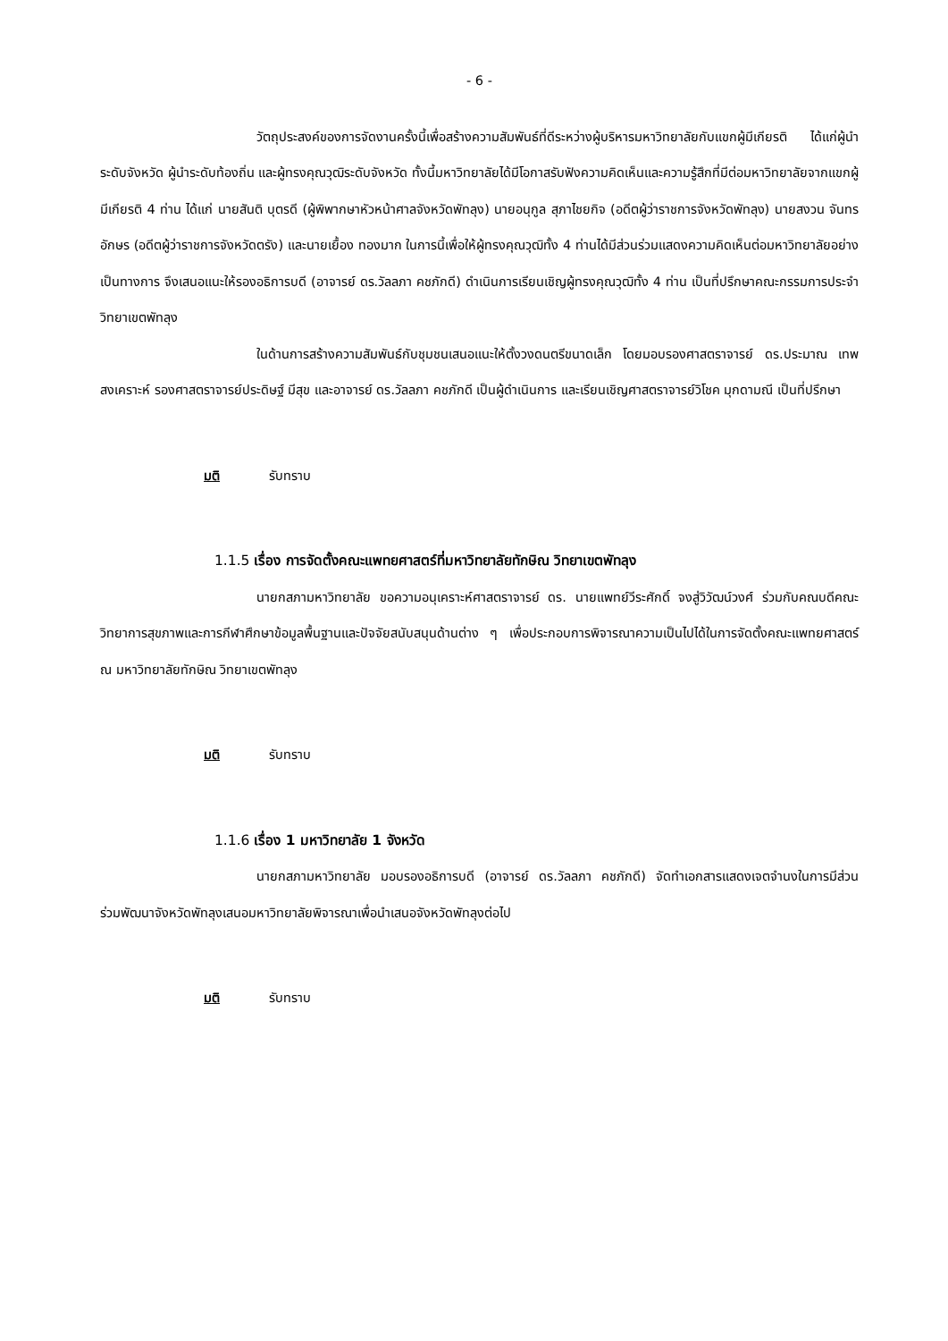- 6 -
วัตถุประสงค์ของการจัดงานครั้งนี้เพื่อสร้างความสัมพันธ์ที่ดีระหว่างผู้บริหารมหาวิทยาลัยกับแขกผู้มีเกียรติ ได้แก่ผู้นำระดับจังหวัด ผู้นำระดับท้องถิ่น และผู้ทรงคุณวุฒิระดับจังหวัด ทั้งนี้มหาวิทยาลัยได้มีโอกาสรับฟังความคิดเห็นและความรู้สึกที่มีต่อมหาวิทยาลัยจากแขกผู้มีเกียรติ 4 ท่าน ได้แก่ นายสันติ บุตรดี (ผู้พิพากษาหัวหน้าศาลจังหวัดพัทลุง) นายอนุกูล สุภาไชยกิจ (อดีตผู้ว่าราชการจังหวัดพัทลุง) นายสงวน จันทรอักษร (อดีตผู้ว่าราชการจังหวัดตรัง) และนายเยื้อง ทองมาก ในการนี้เพื่อให้ผู้ทรงคุณวุฒิทั้ง 4 ท่านได้มีส่วนร่วมแสดงความคิดเห็นต่อมหาวิทยาลัยอย่างเป็นทางการ จึงเสนอแนะให้รองอธิการบดี (อาจารย์ ดร.วัลลภา คชภักดี) ดำเนินการเรียนเชิญผู้ทรงคุณวุฒิทั้ง 4 ท่าน เป็นที่ปรึกษาคณะกรรมการประจำวิทยาเขตพัทลุง
ในด้านการสร้างความสัมพันธ์กับชุมชนเสนอแนะให้ตั้งวงดนตรีขนาดเล็ก โดยมอบรองศาสตราจารย์ ดร.ประมาณ เทพสงเคราะห์ รองศาสตราจารย์ประดิษฐ์ มีสุข และอาจารย์ ดร.วัลลภา คชภักดี เป็นผู้ดำเนินการ และเรียนเชิญศาสตราจารย์วิโชค มุกดามณี เป็นที่ปรึกษา
มติ รับทราบ
1.1.5 เรื่อง การจัดตั้งคณะแพทยศาสตร์ที่มหาวิทยาลัยทักษิณ วิทยาเขตพัทลุง
นายกสภามหาวิทยาลัย ขอความอนุเคราะห์ศาสตราจารย์ ดร. นายแพทย์วีระศักดิ์ จงสู่วิวัฒน์วงศ์ ร่วมกับคณบดีคณะวิทยาการสุขภาพและการกีฬาศึกษาข้อมูลพื้นฐานและปัจจัยสนับสนุนด้านต่าง ๆ เพื่อประกอบการพิจารณาความเป็นไปได้ในการจัดตั้งคณะแพทยศาสตร์ ณ มหาวิทยาลัยทักษิณ วิทยาเขตพัทลุง
มติ รับทราบ
1.1.6 เรื่อง 1 มหาวิทยาลัย 1 จังหวัด
นายกสภามหาวิทยาลัย มอบรองอธิการบดี (อาจารย์ ดร.วัลลภา คชภักดี) จัดทำเอกสารแสดงเจตจำนงในการมีส่วนร่วมพัฒนาจังหวัดพัทลุงเสนอมหาวิทยาลัยพิจารณาเพื่อนำเสนอจังหวัดพัทลุงต่อไป
มติ รับทราบ